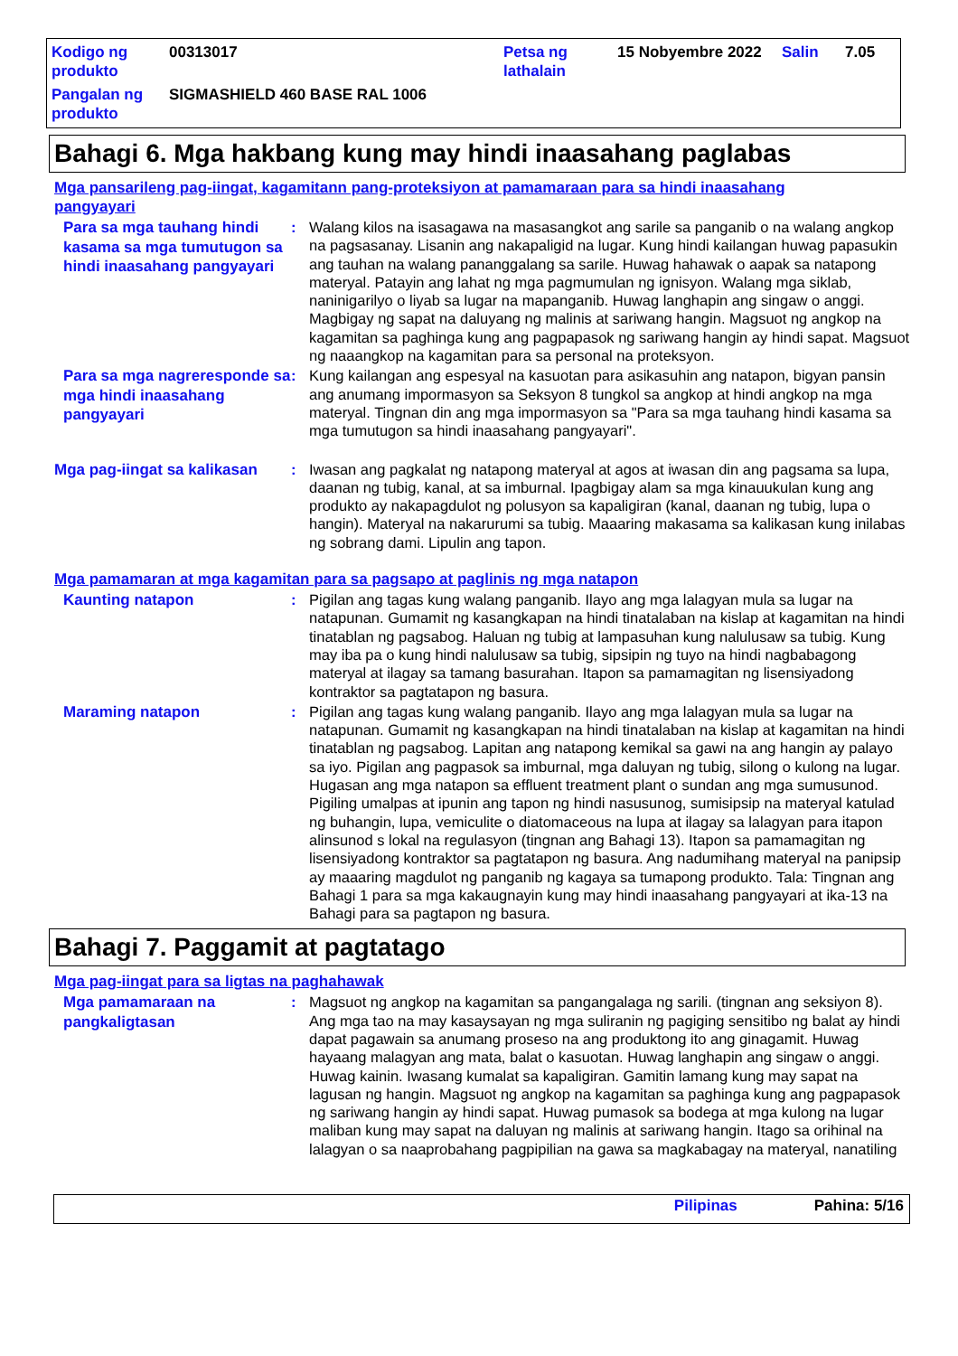Kodigo ng produkto
00313017
Petsa ng lathalain
15 Nobyembre 2022
Salin
7.05
Pangalan ng produkto
SIGMASHIELD 460 BASE RAL 1006
Bahagi 6. Mga hakbang kung may hindi inaasahang paglabas
Mga pansarileng pag-iingat, kagamitann pang-proteksiyon at pamamaraan para sa hindi inaasahang pangyayari
Para sa mga tauhang hindi kasama sa mga tumutugon sa hindi inaasahang pangyayari
:
Walang kilos na isasagawa na masasangkot ang sarile sa panganib o na walang angkop na pagsasanay. Lisanin ang nakapaligid na lugar. Kung hindi kailangan huwag papasukin ang tauhan na walang pananggalang sa sarile. Huwag hahawak o aapak sa natapong materyal. Patayin ang lahat ng mga pagmumulan ng ignisyon. Walang mga siklab, naninigarilyo o liyab sa lugar na mapanganib. Huwag langhapin ang singaw o anggi. Magbigay ng sapat na daluyang ng malinis at sariwang hangin. Magsuot ng angkop na kagamitan sa paghinga kung ang pagpapasok ng sariwang hangin ay hindi sapat. Magsuot ng naaangkop na kagamitan para sa personal na proteksyon.
Para sa mga nagreresponde sa mga hindi inaasahang pangyayari
:
Kung kailangan ang espesyal na kasuotan para asikasuhin ang natapon, bigyan pansin ang anumang impormasyon sa Seksyon 8 tungkol sa angkop at hindi angkop na mga materyal. Tingnan din ang mga impormasyon sa "Para sa mga tauhang hindi kasama sa mga tumutugon sa hindi inaasahang pangyayari".
Mga pag-iingat sa kalikasan
:
Iwasan ang pagkalat ng natapong materyal at agos at iwasan din ang pagsama sa lupa, daanan ng tubig, kanal, at sa imburnal. Ipagbigay alam sa mga kinauukulan kung ang produkto ay nakapagdulot ng polusyon sa kapaligiran (kanal, daanan ng tubig, lupa o hangin). Materyal na nakarurumi sa tubig. Maaaring makasama sa kalikasan kung inilabas ng sobrang dami. Lipulin ang tapon.
Mga pamamaran at mga kagamitan para sa pagsapo at paglinis ng mga natapon
Kaunting natapon
:
Pigilan ang tagas kung walang panganib. Ilayo ang mga lalagyan mula sa lugar na natapunan. Gumamit ng kasangkapan na hindi tinatalaban na kislap at kagamitan na hindi tinatablan ng pagsabog. Haluan ng tubig at lampasuhan kung nalulusaw sa tubig. Kung may iba pa o kung hindi nalulusaw sa tubig, sipsipin ng tuyo na hindi nagbabagong materyal at ilagay sa tamang basurahan. Itapon sa pamamagitan ng lisensiyadong kontraktor sa pagtatapon ng basura.
Maraming natapon
:
Pigilan ang tagas kung walang panganib. Ilayo ang mga lalagyan mula sa lugar na natapunan. Gumamit ng kasangkapan na hindi tinatalaban na kislap at kagamitan na hindi tinatablan ng pagsabog. Lapitan ang natapong kemikal sa gawi na ang hangin ay palayo sa iyo. Pigilan ang pagpasok sa imburnal, mga daluyan ng tubig, silong o kulong na lugar. Hugasan ang mga natapon sa effluent treatment plant o sundan ang mga sumusunod. Pigiling umalpas at ipunin ang tapon ng hindi nasusunog, sumisipsip na materyal katulad ng buhangin, lupa, vemiculite o diatomaceous na lupa at ilagay sa lalagyan para itapon alinsunod s lokal na regulasyon (tingnan ang Bahagi 13). Itapon sa pamamagitan ng lisensiyadong kontraktor sa pagtatapon ng basura. Ang nadumihang materyal na panipsip ay maaaring magdulot ng panganib ng kagaya sa tumapong produkto. Tala: Tingnan ang Bahagi 1 para sa mga kakaugnayin kung may hindi inaasahang pangyayari at ika-13 na Bahagi para sa pagtapon ng basura.
Bahagi 7. Paggamit at pagtatago
Mga pag-iingat para sa ligtas na paghahawak
Mga pamamaraan na pangkaligtasan
:
Magsuot ng angkop na kagamitan sa pangangalaga ng sarili. (tingnan ang seksiyon 8). Ang mga tao na may kasaysayan ng mga suliranin ng pagiging sensitibo ng balat ay hindi dapat pagawain sa anumang proseso na ang produktong ito ang ginagamit. Huwag hayaang malagyan ang mata, balat o kasuotan. Huwag langhapin ang singaw o anggi. Huwag kainin. Iwasang kumalat sa kapaligiran. Gamitin lamang kung may sapat na lagusan ng hangin. Magsuot ng angkop na kagamitan sa paghinga kung ang pagpapasok ng sariwang hangin ay hindi sapat. Huwag pumasok sa bodega at mga kulong na lugar maliban kung may sapat na daluyan ng malinis at sariwang hangin. Itago sa orihinal na lalagyan o sa naaprobahang pagpipilian na gawa sa magkabagay na materyal, nanatiling
Pilipinas Pahina: 5/16